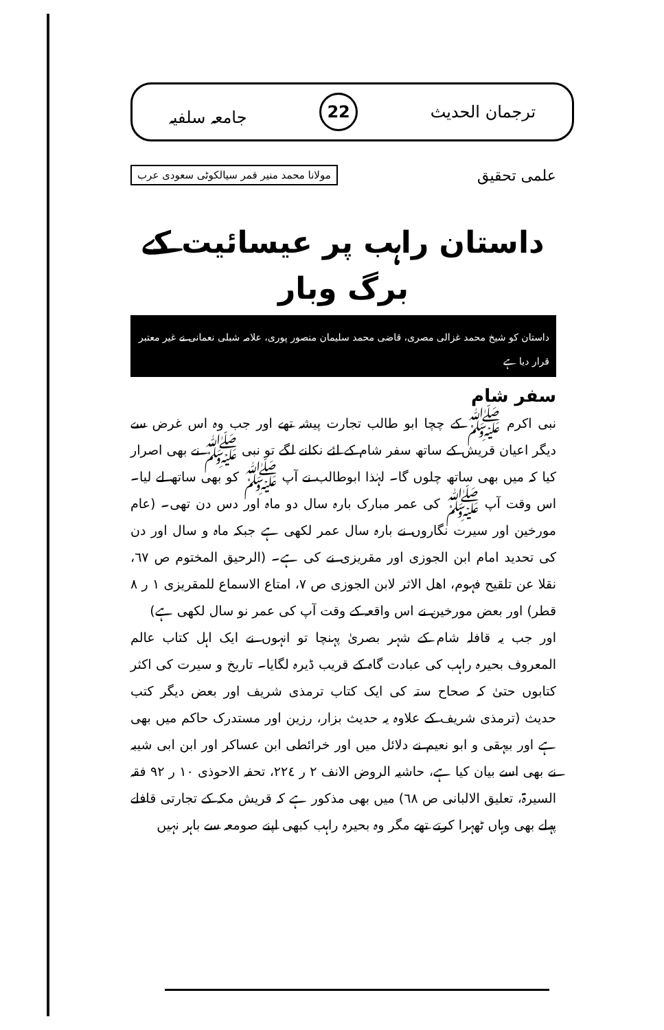ترجمان الحدیث 22 جامعہ سلفیہ
علمی تحقیق مولانا محمد منیر قمر سیالکوٹی سعودی عرب
داستان راہب پر عیسائیت کے برگ وبار
داستان کو شیخ محمد غزالی مصری، قاضی محمد سلیمان منصور پوری، علامہ شبلی نعمانی نے غیر معتبر قرار دیا ہے
سفر شام
نبی اکرم ﷺ کے چچا ابو طالب تجارت پیشہ تھے اور جب وہ اس غرض سے دیگر اعیان قریش کے ساتھ سفر شام کے لئے نکلنے لگے تو نبی ﷺ نے بھی اصرار کیا کہ میں بھی ساتھ چلوں گا۔ لہٰذا ابوطالب نے آپ ﷺ کو بھی ساتھ لے لیا۔ اس وقت آپ ﷺ کی عمر مبارک بارہ سال دو ماہ اور دس دن تھی۔ (عام مورخین اور سیرت نگاروں نے بارہ سال عمر لکھی ہے جبکہ ماہ و سال اور دن کی تحدید امام ابن الجوزی اور مقریزی نے کی ہے۔ (الرحیق المختوم ص ٦٧، نقلا عن تلقیح فہوم، اھل الاثر لابن الجوزی ص ٧، امتاع الاسماع للمقریزی ١ ر ٨ قطر) اور بعض مورخین نے اس واقعہ کے وقت آپ کی عمر نو سال لکھی ہے)
اور جب یہ قافلہ شام کے شہر بصریٰ پہنچا تو انہوں نے ایک اہل کتاب عالم المعروف بحیرہ راہب کی عبادت گاہ کے قریب ڈیرہ لگایا۔ تاریخ و سیرت کی اکثر کتابوں حتیٰ کہ صحاح ستہ کی ایک کتاب ترمذی شریف اور بعض دیگر کتب حدیث (ترمذی شریف کے علاوہ یہ حدیث بزار، رزین اور مستدرک حاکم میں بھی ہے اور بیہقی و ابو نعیم نے دلائل میں اور خرائطی ابن عساکر اور ابن ابی شیبہ نے بھی اسے بیان کیا ہے، حاشیہ الروض الانف ٢ ر ٢٢٤، تحفہ الاحوذی ١٠ ر ٩٢ فقہ السیرۃ، تعلیق الالبانی ص ٦٨) میں بھی مذکور ہے کہ قریش مکہ کے تجارتی قافلے پہلے بھی وہاں ٹھہرا کرتے تھے مگر وہ بحیرہ راہب کبھی اپنے صومعہ سے باہر نہیں